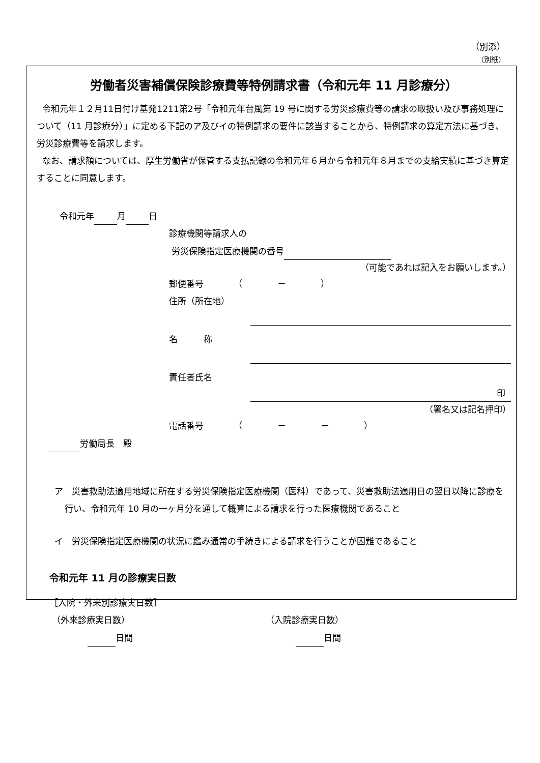（別添）
（別紙）
労働者災害補償保険診療費等特例請求書（令和元年 11 月診療分）
令和元年１２月11日付け基発1211第2号「令和元年台風第 19 号に関する労災診療費等の請求の取扱い及び事務処理について（11 月診療分）」に定める下記のア及びイの特例請求の要件に該当することから、特例請求の算定方法に基づき、労災診療費等を請求します。
なお、請求額については、厚生労働省が保管する支払記録の令和元年６月から令和元年８月までの支給実績に基づき算定することに同意します。
令和元年 月 日
診療機関等請求人の
労災保険指定医療機関の番号
（可能であれば記入をお願いします。）
郵便番号　　　　（　　　　－　　　　）
住所（所在地）
名　　　称
責任者氏名
印
（署名又は記名押印）
電話番号　　　　（　　　　－　　　　－　　　　）
労働局長　殿
ア　災害救助法適用地域に所在する労災保険指定医療機関（医科）であって、災害救助法適用日の翌日以降に診療を行い、令和元年 10 月の一ヶ月分を通して概算による請求を行った医療機関であること
イ　労災保険指定医療機関の状況に鑑み通常の手続きによる請求を行うことが困難であること
令和元年 11 月の診療実日数
［入院・外来別診療実日数］
（外来診療実日数）
日間
（入院診療実日数）
日間